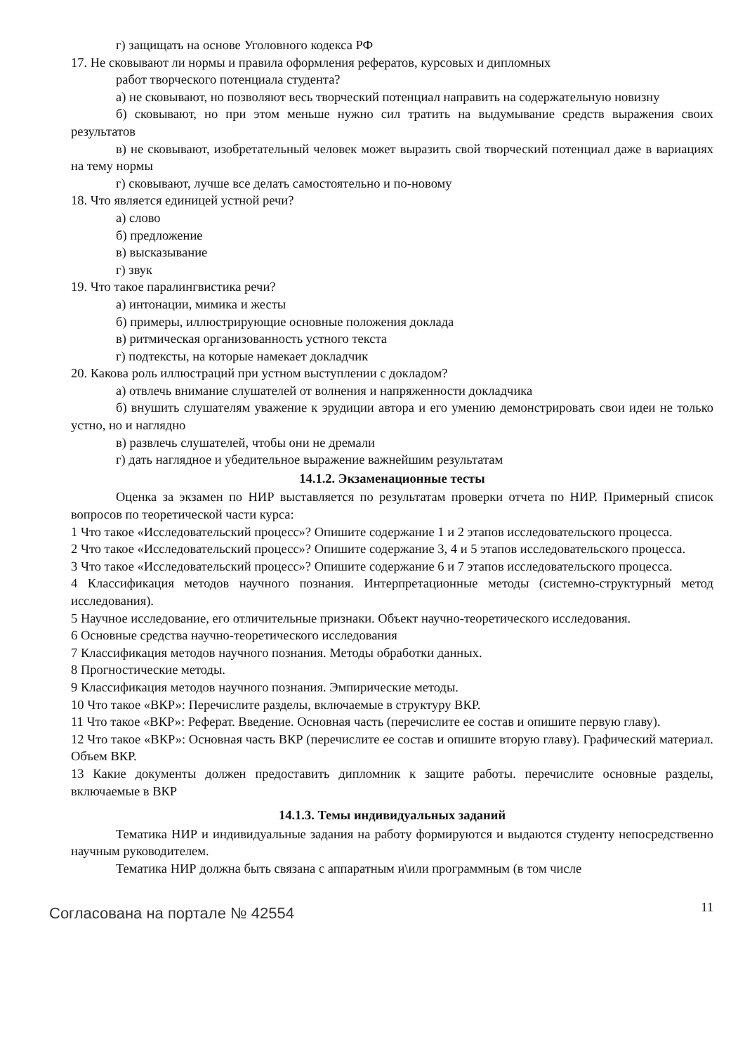г) защищать на основе Уголовного кодекса РФ
17. Не сковывают ли нормы и правила оформления рефератов, курсовых и дипломных
работ творческого потенциала студента?
а) не сковывают, но позволяют весь творческий потенциал направить на содержательную новизну
б) сковывают, но при этом меньше нужно сил тратить на выдумывание средств выражения своих результатов
в) не сковывают, изобретательный человек может выразить свой творческий потенциал даже в вариациях на тему нормы
г) сковывают, лучше все делать самостоятельно и по-новому
18. Что является единицей устной речи?
а) слово
б) предложение
в) высказывание
г) звук
19. Что такое паралингвистика речи?
а) интонации, мимика и жесты
б) примеры, иллюстрирующие основные положения доклада
в) ритмическая организованность устного текста
г) подтексты, на которые намекает докладчик
20. Какова роль иллюстраций при устном выступлении с докладом?
а) отвлечь внимание слушателей от волнения и напряженности докладчика
б) внушить слушателям уважение к эрудиции автора и его умению демонстрировать свои идеи не только устно, но и наглядно
в) развлечь слушателей, чтобы они не дремали
г) дать наглядное и убедительное выражение важнейшим результатам
14.1.2. Экзаменационные тесты
Оценка за экзамен по НИР выставляется по результатам проверки отчета по НИР. Примерный список вопросов по теоретической части курса:
1 Что такое «Исследовательский процесс»? Опишите содержание 1 и 2 этапов исследовательского процесса.
2 Что такое «Исследовательский процесс»? Опишите содержание 3, 4 и 5 этапов исследовательского процесса.
3 Что такое «Исследовательский процесс»? Опишите содержание 6 и 7 этапов исследовательского процесса.
4 Классификация методов научного познания. Интерпретационные методы (системно-структурный метод исследования).
5 Научное исследование, его отличительные признаки. Объект научно-теоретического исследования.
6 Основные средства научно-теоретического исследования
7 Классификация методов научного познания. Методы обработки данных.
8 Прогностические методы.
9 Классификация методов научного познания. Эмпирические методы.
10 Что такое «ВКР»: Перечислите разделы, включаемые в структуру ВКР.
11 Что такое «ВКР»: Реферат. Введение. Основная часть (перечислите ее состав и опишите первую главу).
12 Что такое «ВКР»: Основная часть ВКР (перечислите ее состав и опишите вторую главу). Графический материал. Объем ВКР.
13 Какие документы должен предоставить дипломник к защите работы. перечислите основные разделы, включаемые в ВКР
14.1.3. Темы индивидуальных заданий
Тематика НИР и индивидуальные задания на работу формируются и выдаются студенту непосредственно научным руководителем.
Тематика НИР должна быть связана с аппаратным и\или программным (в том числе
Согласована на портале № 42554
11